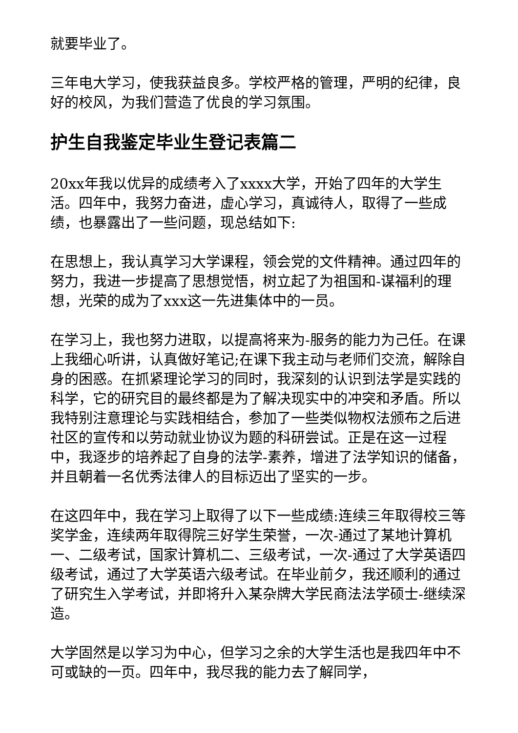就要毕业了。
三年电大学习，使我获益良多。学校严格的管理，严明的纪律，良好的校风，为我们营造了优良的学习氛围。
护生自我鉴定毕业生登记表篇二
20xx年我以优异的成绩考入了xxxx大学，开始了四年的大学生活。四年中，我努力奋进，虚心学习，真诚待人，取得了一些成绩，也暴露出了一些问题，现总结如下:
在思想上，我认真学习大学课程，领会党的文件精神。通过四年的努力，我进一步提高了思想觉悟，树立起了为祖国和-谋福利的理想，光荣的成为了xxx这一先进集体中的一员。
在学习上，我也努力进取，以提高将来为-服务的能力为己任。在课上我细心听讲，认真做好笔记;在课下我主动与老师们交流，解除自身的困惑。在抓紧理论学习的同时，我深刻的认识到法学是实践的科学，它的研究目的最终都是为了解决现实中的冲突和矛盾。所以我特别注意理论与实践相结合，参加了一些类似物权法颁布之后进社区的宣传和以劳动就业协议为题的科研尝试。正是在这一过程中，我逐步的培养起了自身的法学-素养，增进了法学知识的储备，并且朝着一名优秀法律人的目标迈出了坚实的一步。
在这四年中，我在学习上取得了以下一些成绩:连续三年取得校三等奖学金，连续两年取得院三好学生荣誉，一次-通过了某地计算机一、二级考试，国家计算机二、三级考试，一次-通过了大学英语四级考试，通过了大学英语六级考试。在毕业前夕，我还顺利的通过了研究生入学考试，并即将升入某杂牌大学民商法法学硕士-继续深造。
大学固然是以学习为中心，但学习之余的大学生活也是我四年中不可或缺的一页。四年中，我尽我的能力去了解同学，